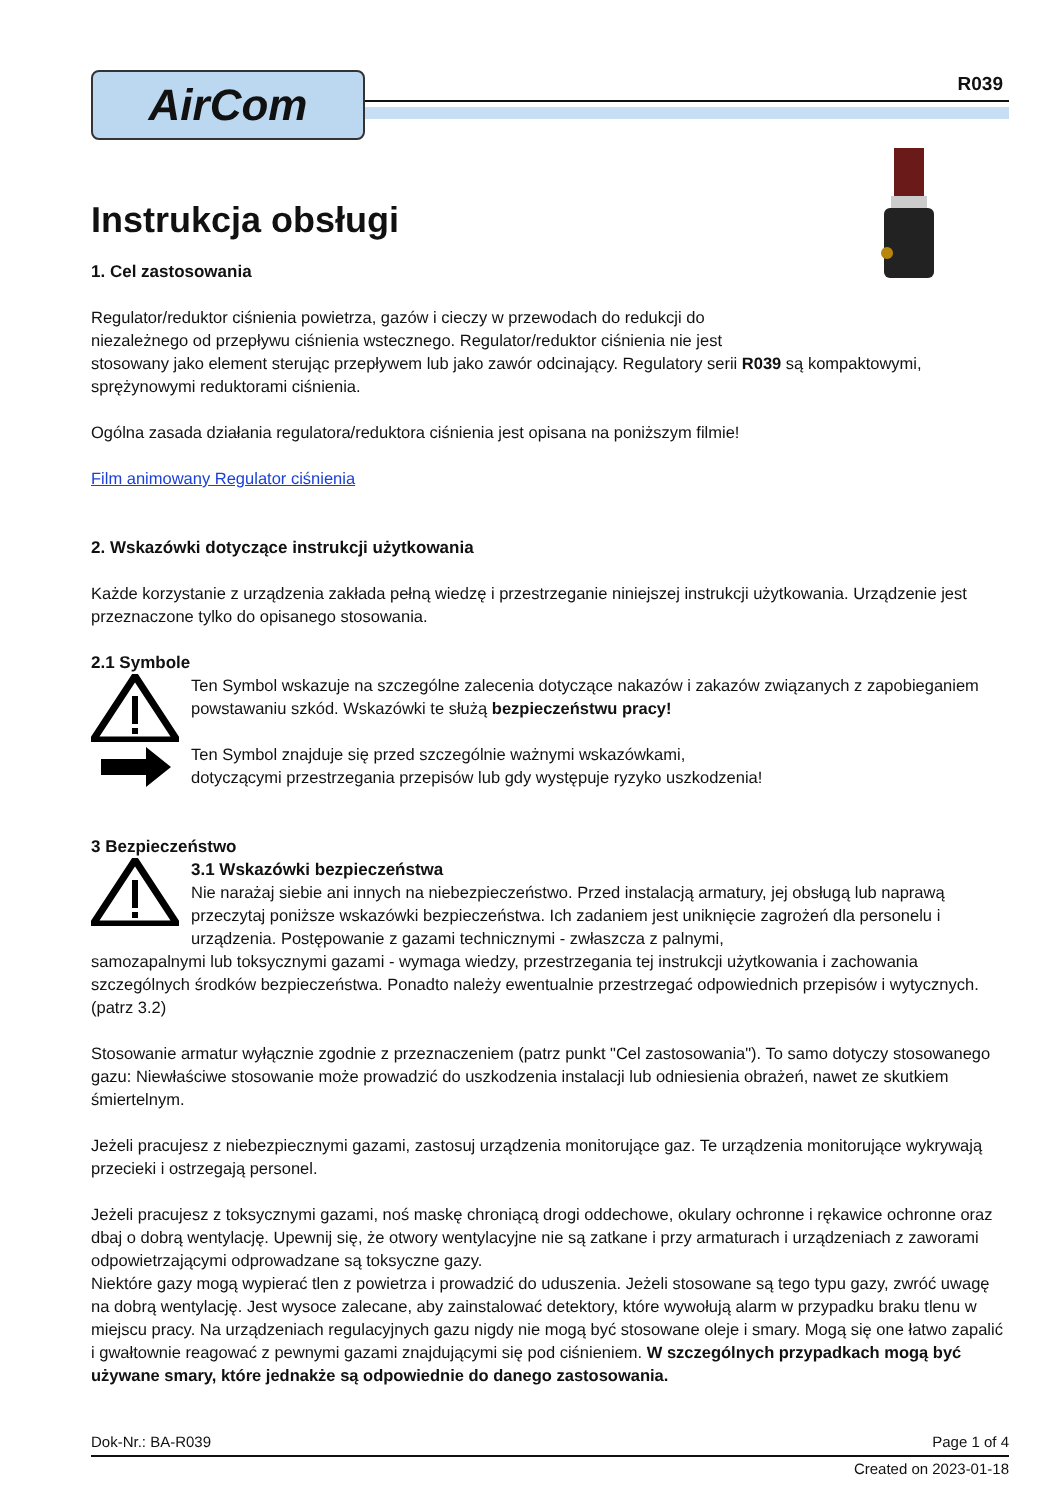AirCom
R039
Instrukcja obsługi
1. Cel zastosowania
Regulator/reduktor ciśnienia powietrza, gazów i cieczy w przewodach do redukcji do
niezależnego od przepływu ciśnienia wstecznego. Regulator/reduktor ciśnienia nie jest
stosowany jako element sterując przepływem lub jako zawór odcinający. Regulatory serii R039 są kompaktowymi, sprężynowymi reduktorami ciśnienia.
Ogólna zasada działania regulatora/reduktora ciśnienia jest opisana na poniższym filmie!
Film animowany Regulator ciśnienia
2. Wskazówki dotyczące instrukcji użytkowania
Każde korzystanie z urządzenia zakłada pełną wiedzę i przestrzeganie niniejszej instrukcji użytkowania. Urządzenie jest przeznaczone tylko do opisanego stosowania.
2.1 Symbole
Ten Symbol wskazuje na szczególne zalecenia dotyczące nakazów i zakazów związanych z zapobieganiem powstawaniu szkód. Wskazówki te służą bezpieczeństwu pracy!
Ten Symbol znajduje się przed szczególnie ważnymi wskazówkami,
dotyczącymi przestrzegania przepisów lub gdy występuje ryzyko uszkodzenia!
3 Bezpieczeństwo
3.1 Wskazówki bezpieczeństwa
Nie narażaj siebie ani innych na niebezpieczeństwo. Przed instalacją armatury, jej obsługą lub naprawą przeczytaj poniższe wskazówki bezpieczeństwa. Ich zadaniem jest uniknięcie zagrożeń dla personelu i urządzenia. Postępowanie z gazami technicznymi - zwłaszcza z palnymi,
samozapalnymi lub toksycznymi gazami - wymaga wiedzy, przestrzegania tej instrukcji użytkowania i zachowania szczególnych środków bezpieczeństwa. Ponadto należy ewentualnie przestrzegać odpowiednich przepisów i wytycznych. (patrz 3.2)
Stosowanie armatur wyłącznie zgodnie z przeznaczeniem (patrz punkt "Cel zastosowania"). To samo dotyczy stosowanego gazu: Niewłaściwe stosowanie może prowadzić do uszkodzenia instalacji lub odniesienia obrażeń, nawet ze skutkiem śmiertelnym.
Jeżeli pracujesz z niebezpiecznymi gazami, zastosuj urządzenia monitorujące gaz. Te urządzenia monitorujące wykrywają przecieki i ostrzegają personel.
Jeżeli pracujesz z toksycznymi gazami, noś maskę chroniącą drogi oddechowe, okulary ochronne i rękawice ochronne oraz dbaj o dobrą wentylację. Upewnij się, że otwory wentylacyjne nie są zatkane i przy armaturach i urządzeniach z zaworami odpowietrzającymi odprowadzane są toksyczne gazy.
Niektóre gazy mogą wypierać tlen z powietrza i prowadzić do uduszenia. Jeżeli stosowane są tego typu gazy, zwróć uwagę na dobrą wentylację. Jest wysoce zalecane, aby zainstalować detektory, które wywołują alarm w przypadku braku tlenu w miejscu pracy. Na urządzeniach regulacyjnych gazu nigdy nie mogą być stosowane oleje i smary. Mogą się one łatwo zapalić i gwałtownie reagować z pewnymi gazami znajdującymi się pod ciśnieniem. W szczególnych przypadkach mogą być używane smary, które jednakże są odpowiednie do danego zastosowania.
Dok-Nr.: BA-R039 Page 1 of 4
Created on 2023-01-18